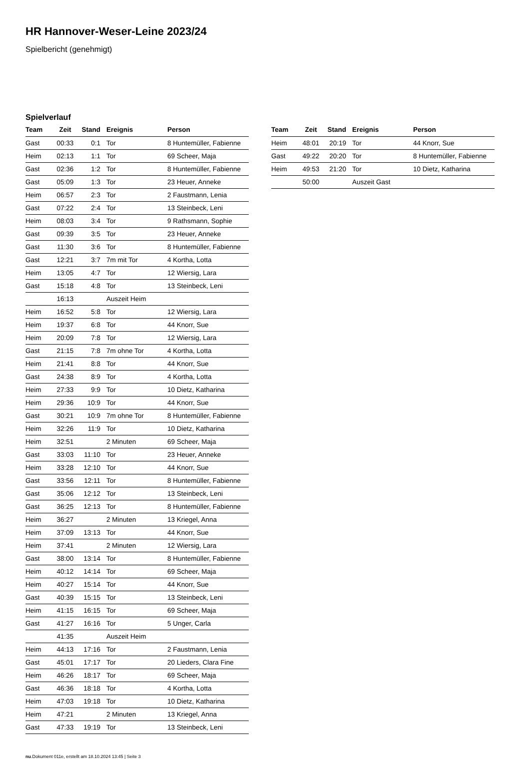HR Hannover-Weser-Leine 2023/24
Spielbericht (genehmigt)
Spielverlauf
| Team | Zeit | Stand | Ereignis | Person |
| --- | --- | --- | --- | --- |
| Gast | 00:33 | 0:1 | Tor | 8 Huntemüller, Fabienne |
| Heim | 02:13 | 1:1 | Tor | 69 Scheer, Maja |
| Gast | 02:36 | 1:2 | Tor | 8 Huntemüller, Fabienne |
| Gast | 05:09 | 1:3 | Tor | 23 Heuer, Anneke |
| Heim | 06:57 | 2:3 | Tor | 2 Faustmann, Lenia |
| Gast | 07:22 | 2:4 | Tor | 13 Steinbeck, Leni |
| Heim | 08:03 | 3:4 | Tor | 9 Rathsmann, Sophie |
| Gast | 09:39 | 3:5 | Tor | 23 Heuer, Anneke |
| Gast | 11:30 | 3:6 | Tor | 8 Huntemüller, Fabienne |
| Gast | 12:21 | 3:7 | 7m mit Tor | 4 Kortha, Lotta |
| Heim | 13:05 | 4:7 | Tor | 12 Wiersig, Lara |
| Gast | 15:18 | 4:8 | Tor | 13 Steinbeck, Leni |
| | 16:13 | | Auszeit Heim | |
| Heim | 16:52 | 5:8 | Tor | 12 Wiersig, Lara |
| Heim | 19:37 | 6:8 | Tor | 44 Knorr, Sue |
| Heim | 20:09 | 7:8 | Tor | 12 Wiersig, Lara |
| Gast | 21:15 | 7:8 | 7m ohne Tor | 4 Kortha, Lotta |
| Heim | 21:41 | 8:8 | Tor | 44 Knorr, Sue |
| Gast | 24:38 | 8:9 | Tor | 4 Kortha, Lotta |
| Heim | 27:33 | 9:9 | Tor | 10 Dietz, Katharina |
| Heim | 29:36 | 10:9 | Tor | 44 Knorr, Sue |
| Gast | 30:21 | 10:9 | 7m ohne Tor | 8 Huntemüller, Fabienne |
| Heim | 32:26 | 11:9 | Tor | 10 Dietz, Katharina |
| Heim | 32:51 | | 2 Minuten | 69 Scheer, Maja |
| Gast | 33:03 | 11:10 | Tor | 23 Heuer, Anneke |
| Heim | 33:28 | 12:10 | Tor | 44 Knorr, Sue |
| Gast | 33:56 | 12:11 | Tor | 8 Huntemüller, Fabienne |
| Gast | 35:06 | 12:12 | Tor | 13 Steinbeck, Leni |
| Gast | 36:25 | 12:13 | Tor | 8 Huntemüller, Fabienne |
| Heim | 36:27 | | 2 Minuten | 13 Kriegel, Anna |
| Heim | 37:09 | 13:13 | Tor | 44 Knorr, Sue |
| Heim | 37:41 | | 2 Minuten | 12 Wiersig, Lara |
| Gast | 38:00 | 13:14 | Tor | 8 Huntemüller, Fabienne |
| Heim | 40:12 | 14:14 | Tor | 69 Scheer, Maja |
| Heim | 40:27 | 15:14 | Tor | 44 Knorr, Sue |
| Gast | 40:39 | 15:15 | Tor | 13 Steinbeck, Leni |
| Heim | 41:15 | 16:15 | Tor | 69 Scheer, Maja |
| Gast | 41:27 | 16:16 | Tor | 5 Unger, Carla |
| | 41:35 | | Auszeit Heim | |
| Heim | 44:13 | 17:16 | Tor | 2 Faustmann, Lenia |
| Gast | 45:01 | 17:17 | Tor | 20 Lieders, Clara Fine |
| Heim | 46:26 | 18:17 | Tor | 69 Scheer, Maja |
| Gast | 46:36 | 18:18 | Tor | 4 Kortha, Lotta |
| Heim | 47:03 | 19:18 | Tor | 10 Dietz, Katharina |
| Heim | 47:21 | | 2 Minuten | 13 Kriegel, Anna |
| Gast | 47:33 | 19:19 | Tor | 13 Steinbeck, Leni |
| Team | Zeit | Stand | Ereignis | Person |
| --- | --- | --- | --- | --- |
| Heim | 48:01 | 20:19 | Tor | 44 Knorr, Sue |
| Gast | 49:22 | 20:20 | Tor | 8 Huntemüller, Fabienne |
| Heim | 49:53 | 21:20 | Tor | 10 Dietz, Katharina |
| | 50:00 | | Auszeit Gast | |
nu.Dokument 011e, erstellt am 18.10.2024 13:45 | Seite 3